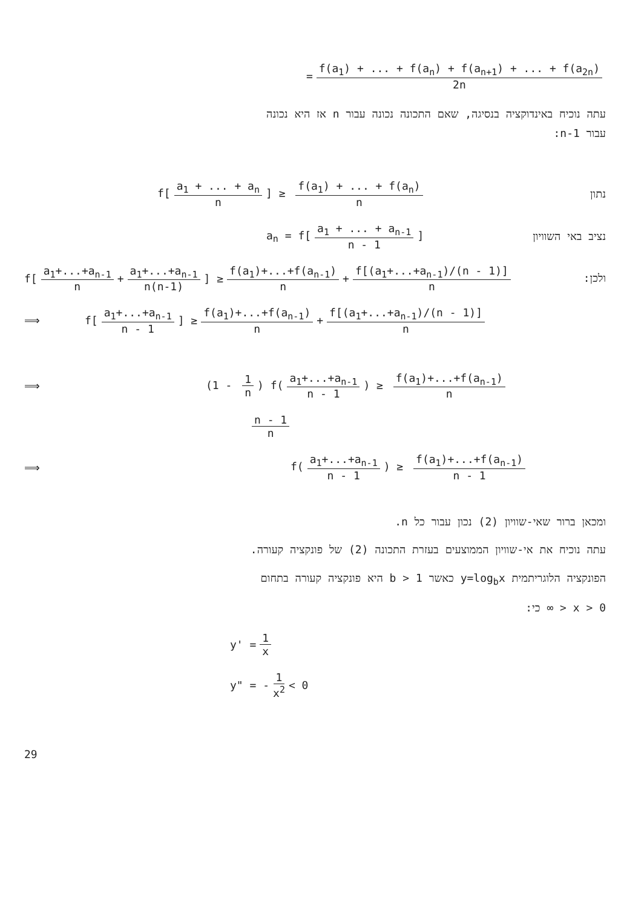= f(a<sub>1</sub>) + ... + f(a<sub>n</sub>) + f(a<sub>n+1</sub>) + ... + f(a<sub>2n</sub>) 2n
עתה נוכיח באינדוקציה בנסיגה, שאם התכונה נכונה עבור n אז היא נכונה
עבור n-1:
f[a<sub>1</sub> + ... + a<sub>n</sub> n] ≥ f(a<sub>1</sub>) + ... + f(a<sub>n</sub>) n נתון
a<sub>n</sub> = f[a<sub>1</sub> + ... + a<sub>n-1</sub> n - 1] נציב באי השוויון
f[a<sub>1</sub>+...+a<sub>n-1</sub> n + a<sub>1</sub>+...+a<sub>n-1</sub> n(n-1)] ≥ f(a<sub>1</sub>)+...+f(a<sub>n-1</sub>) n + f[(a<sub>1</sub>+...+a<sub>n-1</sub>)/(n - 1)] n ולכן:
⟹ f[a<sub>1</sub>+...+a<sub>n-1</sub> n - 1] ≥ f(a<sub>1</sub>)+...+f(a<sub>n-1</sub>) n + f[(a<sub>1</sub>+...+a<sub>n-1</sub>)/(n - 1)] n
⟹ (1 - 1 n) f(a<sub>1</sub>+...+a<sub>n-1</sub> n - 1) ≥ f(a<sub>1</sub>)+...+f(a<sub>n-1</sub>) n
n - 1 n
⟹ f(a<sub>1</sub>+...+a<sub>n-1</sub> n - 1) ≥ f(a<sub>1</sub>)+...+f(a<sub>n-1</sub>) n - 1
ומכאן ברור שאי-שוויון (2) נכון עבור כל n.
עתה נוכיח את אי-שוויון הממוצעים בעזרת התכונה (2) של פונקציה קעורה.
הפונקציה הלוגריתמית y=log<sub>b</sub>x כאשר b > 1 היא פונקציה קעורה בתחום
0 < x < ∞ כי:
y' = 1 x
y" = - 1 x<sup>2</sup> < 0
29